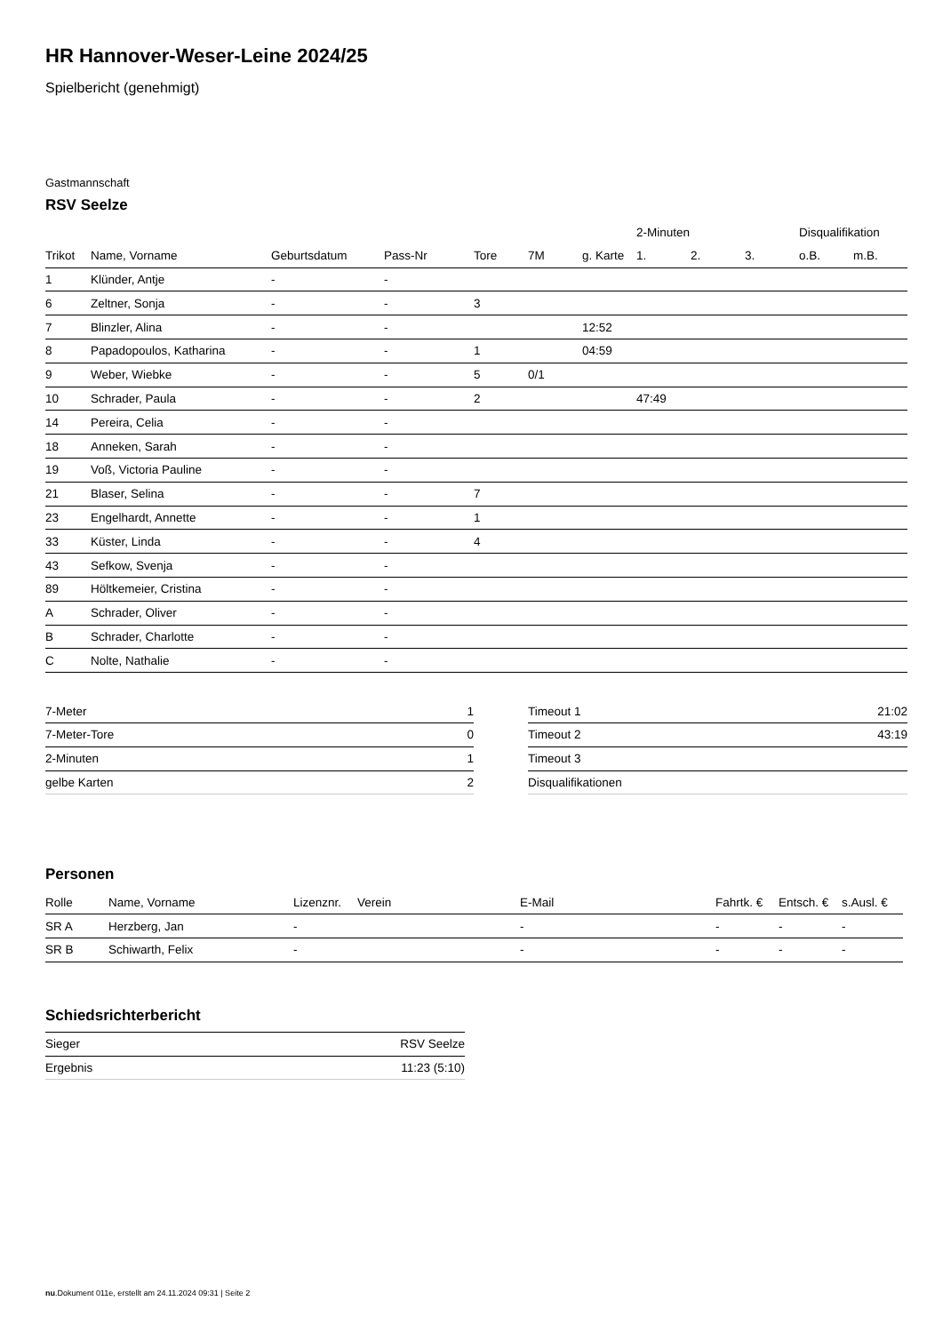HR Hannover-Weser-Leine 2024/25
Spielbericht (genehmigt)
Gastmannschaft
RSV Seelze
| | | | | | | | 2-Minuten | | | Disqualifikation | |
| --- | --- | --- | --- | --- | --- | --- | --- | --- | --- | --- | --- |
| Trikot | Name, Vorname | Geburtsdatum | Pass-Nr | Tore | 7M | g. Karte | 1. | 2. | 3. | o.B. | m.B. |
| 1 | Klünder, Antje | - | - | | | | | | | | |
| 6 | Zeltner, Sonja | - | - | 3 | | | | | | | |
| 7 | Blinzler, Alina | - | - | | | 12:52 | | | | | |
| 8 | Papadopoulos, Katharina | - | - | 1 | | 04:59 | | | | | |
| 9 | Weber, Wiebke | - | - | 5 | 0/1 | | | | | | |
| 10 | Schrader, Paula | - | - | 2 | | | 47:49 | | | | |
| 14 | Pereira, Celia | - | - | | | | | | | | |
| 18 | Anneken, Sarah | - | - | | | | | | | | |
| 19 | Voß, Victoria Pauline | - | - | | | | | | | | |
| 21 | Blaser, Selina | - | - | 7 | | | | | | | |
| 23 | Engelhardt, Annette | - | - | 1 | | | | | | | |
| 33 | Küster, Linda | - | - | 4 | | | | | | | |
| 43 | Sefkow, Svenja | - | - | | | | | | | | |
| 89 | Höltkemeier, Cristina | - | - | | | | | | | | |
| A | Schrader, Oliver | - | - | | | | | | | | |
| B | Schrader, Charlotte | - | - | | | | | | | | |
| C | Nolte, Nathalie | - | - | | | | | | | | |
| 7-Meter | 1 |
| 7-Meter-Tore | 0 |
| 2-Minuten | 1 |
| gelbe Karten | 2 |
| Timeout 1 | 21:02 |
| Timeout 2 | 43:19 |
| Timeout 3 | |
| Disqualifikationen | |
Personen
| Rolle | Name, Vorname | Lizenznr. | Verein | E-Mail | Fahrtk. € | Entsch. € | s.Ausl. € |
| --- | --- | --- | --- | --- | --- | --- | --- |
| SR A | Herzberg, Jan | - | | - | - | - | - |
| SR B | Schiwarth, Felix | - | | - | - | - | - |
Schiedsrichterbericht
| Sieger | RSV Seelze |
| Ergebnis | 11:23 (5:10) |
nu.Dokument 011e, erstellt am 24.11.2024 09:31 | Seite 2